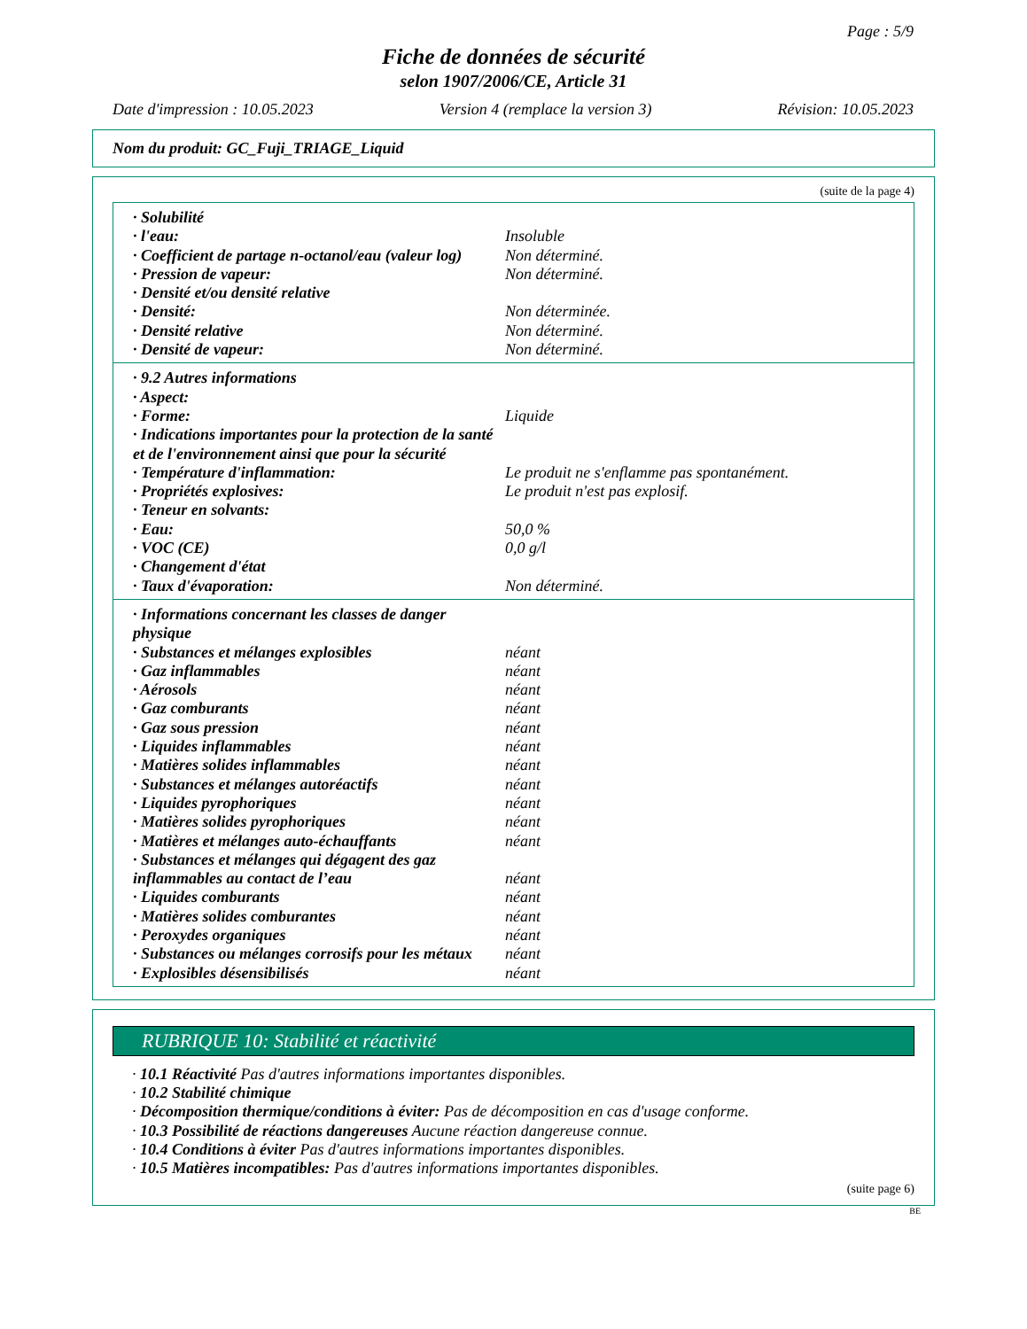Page : 5/9
Fiche de données de sécurité
selon 1907/2006/CE, Article 31
Date d'impression : 10.05.2023 Version 4 (remplace la version 3) Révision: 10.05.2023
Nom du produit: GC_Fuji_TRIAGE_Liquid
(suite de la page 4)
· Solubilité
· l'eau: Insoluble
· Coefficient de partage n-octanol/eau (valeur log) Non déterminé.
· Pression de vapeur: Non déterminé.
· Densité et/ou densité relative
· Densité: Non déterminée.
· Densité relative Non déterminé.
· Densité de vapeur: Non déterminé.
· 9.2 Autres informations
· Aspect:
· Forme: Liquide
· Indications importantes pour la protection de la santé et de l'environnement ainsi que pour la sécurité
· Température d'inflammation: Le produit ne s'enflamme pas spontanément.
· Propriétés explosives: Le produit n'est pas explosif.
· Teneur en solvants:
· Eau: 50,0 %
· VOC (CE) 0,0 g/l
· Changement d'état
· Taux d'évaporation: Non déterminé.
· Informations concernant les classes de danger physique
· Substances et mélanges explosibles néant
· Gaz inflammables néant
· Aérosols néant
· Gaz comburants néant
· Gaz sous pression néant
· Liquides inflammables néant
· Matières solides inflammables néant
· Substances et mélanges autoréactifs néant
· Liquides pyrophoriques néant
· Matières solides pyrophoriques néant
· Matières et mélanges auto-échauffants néant
· Substances et mélanges qui dégagent des gaz inflammables au contact de l’eau néant
· Liquides comburants néant
· Matières solides comburantes néant
· Peroxydes organiques néant
· Substances ou mélanges corrosifs pour les métaux néant
· Explosibles désensibilisés néant
RUBRIQUE 10: Stabilité et réactivité
· 10.1 Réactivité Pas d'autres informations importantes disponibles.
· 10.2 Stabilité chimique
· Décomposition thermique/conditions à éviter: Pas de décomposition en cas d'usage conforme.
· 10.3 Possibilité de réactions dangereuses Aucune réaction dangereuse connue.
· 10.4 Conditions à éviter Pas d'autres informations importantes disponibles.
· 10.5 Matières incompatibles: Pas d'autres informations importantes disponibles.
(suite page 6)
BE